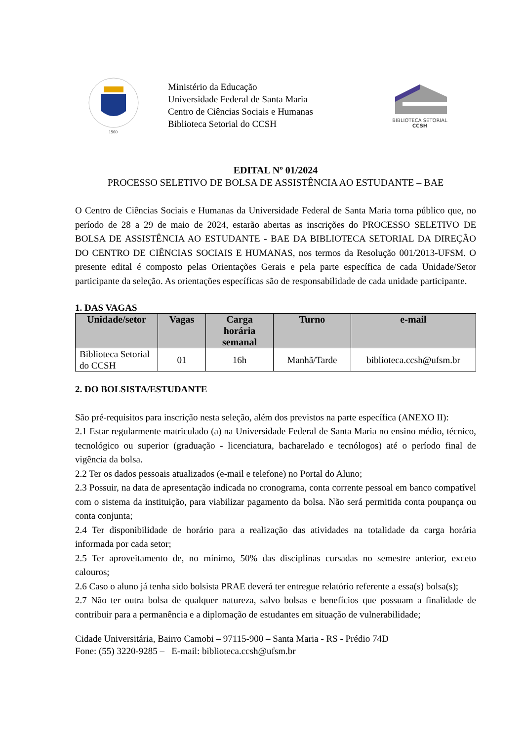1960
Ministério da Educação
Universidade Federal de Santa Maria
Centro de Ciências Sociais e Humanas
Biblioteca Setorial do CCSH
BIBLIOTECA SETORIAL
CCSH
EDITAL Nº 01/2024
PROCESSO SELETIVO DE BOLSA DE ASSISTÊNCIA AO ESTUDANTE – BAE
O Centro de Ciências Sociais e Humanas da Universidade Federal de Santa Maria torna público que, no período de 28 a 29 de maio de 2024, estarão abertas as inscrições do PROCESSO SELETIVO DE BOLSA DE ASSISTÊNCIA AO ESTUDANTE - BAE DA BIBLIOTECA SETORIAL DA DIREÇÃO DO CENTRO DE CIÊNCIAS SOCIAIS E HUMANAS, nos termos da Resolução 001/2013-UFSM. O presente edital é composto pelas Orientações Gerais e pela parte específica de cada Unidade/Setor participante da seleção. As orientações específicas são de responsabilidade de cada unidade participante.
1. DAS VAGAS
| Unidade/setor | Vagas | Carga horária semanal | Turno | e-mail |
| --- | --- | --- | --- | --- |
| Biblioteca Setorial do CCSH | 01 | 16h | Manhã/Tarde | biblioteca.ccsh@ufsm.br |
2. DO BOLSISTA/ESTUDANTE
São pré-requisitos para inscrição nesta seleção, além dos previstos na parte específica (ANEXO II):
2.1 Estar regularmente matriculado (a) na Universidade Federal de Santa Maria no ensino médio, técnico, tecnológico ou superior (graduação - licenciatura, bacharelado e tecnólogos) até o período final de vigência da bolsa.
2.2 Ter os dados pessoais atualizados (e-mail e telefone) no Portal do Aluno;
2.3 Possuir, na data de apresentação indicada no cronograma, conta corrente pessoal em banco compatível com o sistema da instituição, para viabilizar pagamento da bolsa. Não será permitida conta poupança ou conta conjunta;
2.4 Ter disponibilidade de horário para a realização das atividades na totalidade da carga horária informada por cada setor;
2.5 Ter aproveitamento de, no mínimo, 50% das disciplinas cursadas no semestre anterior, exceto calouros;
2.6 Caso o aluno já tenha sido bolsista PRAE deverá ter entregue relatório referente a essa(s) bolsa(s);
2.7 Não ter outra bolsa de qualquer natureza, salvo bolsas e benefícios que possuam a finalidade de contribuir para a permanência e a diplomação de estudantes em situação de vulnerabilidade;
Cidade Universitária, Bairro Camobi – 97115-900 – Santa Maria - RS - Prédio 74D
Fone: (55) 3220-9285 – E-mail: biblioteca.ccsh@ufsm.br